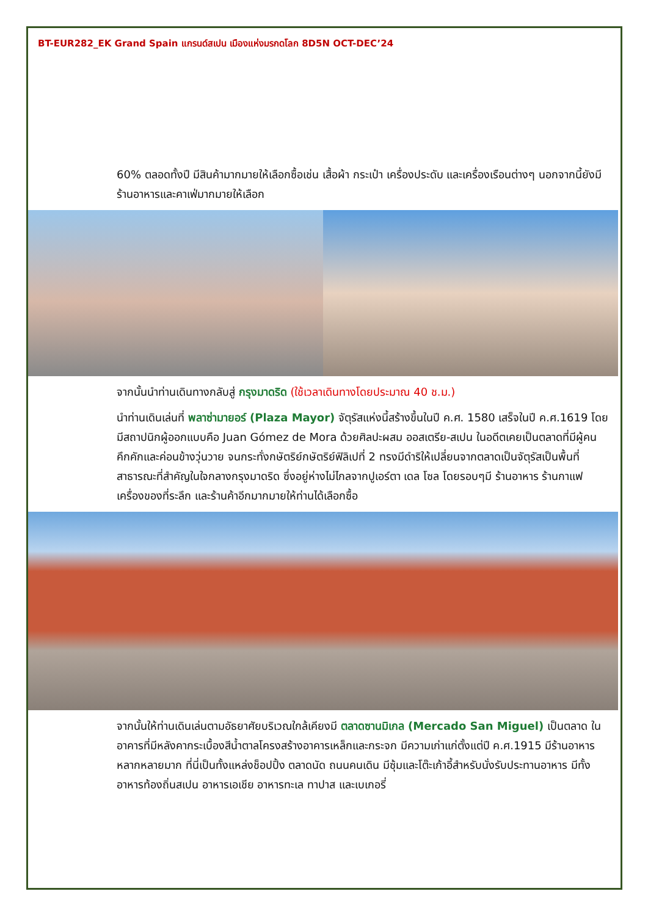BT-EUR282_EK Grand Spain แกรนด์สเปน เมืองแห่งมรกดโลก 8D5N OCT-DEC’24
60% ตลอดทั้งปี มีสินค้ามากมายให้เลือกซื้อเช่น เสื้อผ้า กระเป๋า เครื่องประดับ และเครื่องเรือนต่างๆ นอกจากนี้ยังมีร้านอาหารและคาเฟ่มากมายให้เลือก
จากนั้นนำท่านเดินทางกลับสู่ กรุงมาดริด (ใช้เวลาเดินทางโดยประมาณ 40 ช.ม.)
นำท่านเดินเล่นที่ พลาซ่ามายอร์ (Plaza Mayor) จัตุรัสแห่งนี้สร้างขึ้นในปี ค.ศ. 1580 เสร็จในปี ค.ศ.1619 โดยมีสถาปนิกผู้ออกแบบคือ Juan Gómez de Mora ด้วยศิลปะผสม ออสเตรีย-สเปน ในอดีตเคยเป็นตลาดที่มีผู้คนคึกคักและค่อนข้างวุ่นวาย จนกระทั่งกษัตริย์กษัตริย์ฟิลิเปที่ 2 ทรงมีดำริให้เปลี่ยนจากตลาดเป็นจัตุรัสเป็นพื้นที่สาธารณะที่สำคัญในใจกลางกรุงมาดริด ซึ่งอยู่ห่างไม่ไกลจากปูเอร์ตา เดล โซล โดยรอบๆมี ร้านอาหาร ร้านกาแฟ เครื่องของที่ระลึก และร้านค้าอีกมากมายให้ท่านได้เลือกซื้อ
จากนั้นให้ท่านเดินเล่นตามอัธยาศัยบริเวณใกล้เคียงมี ตลาดซานมิเกล (Mercado San Miguel) เป็นตลาด ในอาคารที่มีหลังคากระเบื้องสีน้ำตาลโครงสร้างอาคารเหล็กและกระจก มีความเก่าแก่ตั้งแต่ปี ค.ศ.1915 มีร้านอาหารหลากหลายมาก ที่นี่เป็นทั้งแหล่งช็อปปิ้ง ตลาดนัด ถนนคนเดิน มีซุ้มและโต๊ะเก้าอี้สำหรับนั่งรับประทานอาหาร มีทั้งอาหารท้องถิ่นสเปน อาหารเอเชีย อาหารทะเล ทาปาส และเบเกอรี่